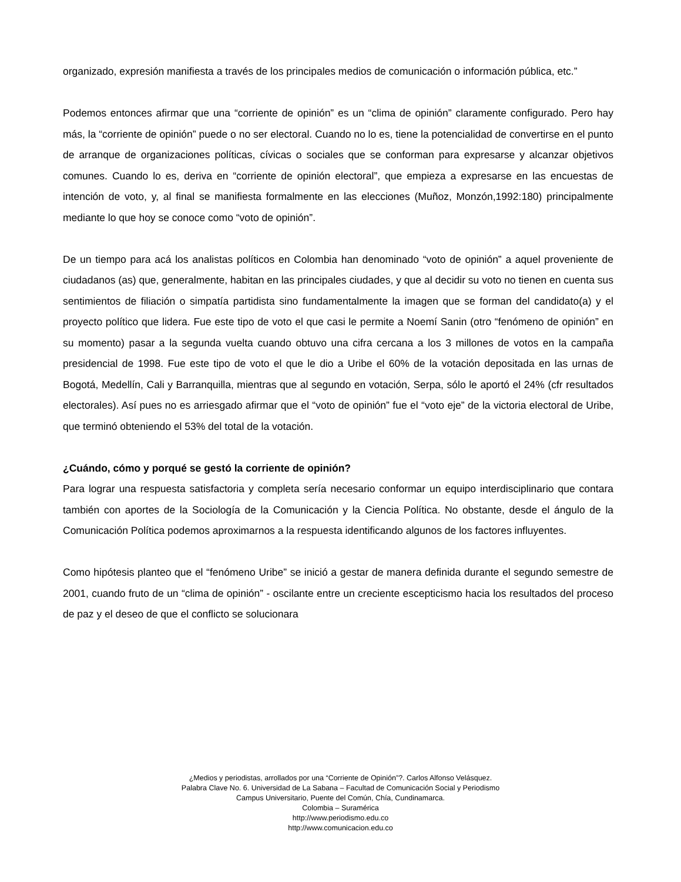organizado, expresión manifiesta a través de los principales medios de comunicación o información pública, etc.”
Podemos entonces afirmar que una “corriente de opinión” es un “clima de opinión” claramente configurado. Pero hay más, la “corriente de opinión” puede o no ser electoral. Cuando no lo es, tiene la potencialidad de convertirse en el punto de arranque de organizaciones políticas, cívicas o sociales que se conforman para expresarse y alcanzar objetivos comunes. Cuando lo es, deriva en “corriente de opinión electoral”, que empieza a expresarse en las encuestas de intención de voto, y, al final se manifiesta formalmente en las elecciones (Muñoz, Monzón,1992:180) principalmente mediante lo que hoy se conoce como “voto de opinión”.
De un tiempo para acá los analistas políticos en Colombia han denominado “voto de opinión” a aquel proveniente de ciudadanos (as) que, generalmente, habitan en las principales ciudades, y que al decidir su voto no tienen en cuenta sus sentimientos de filiación o simpatía partidista sino fundamentalmente la imagen que se forman del candidato(a) y el proyecto político que lidera. Fue este tipo de voto el que casi le permite a Noemí Sanin (otro “fenómeno de opinión” en su momento) pasar a la segunda vuelta cuando obtuvo una cifra cercana a los 3 millones de votos en la campaña presidencial de 1998. Fue este tipo de voto el que le dio a Uribe el 60% de la votación depositada en las urnas de Bogotá, Medellín, Cali y Barranquilla, mientras que al segundo en votación, Serpa, sólo le aportó el 24% (cfr resultados electorales). Así pues no es arriesgado afirmar que el “voto de opinión” fue el “voto eje” de la victoria electoral de Uribe, que terminó obteniendo el 53% del total de la votación.
¿Cuándo, cómo y porqué se gestó la corriente de opinión?
Para lograr una respuesta satisfactoria y completa sería necesario conformar un equipo interdisciplinario que contara también con aportes de la Sociología de la Comunicación y la Ciencia Política. No obstante, desde el ángulo de la Comunicación Política podemos aproximarnos a la respuesta identificando algunos de los factores influyentes.
Como hipótesis planteo que el “fenómeno Uribe” se inició a gestar de manera definida durante el segundo semestre de 2001, cuando fruto de un “clima de opinión” - oscilante entre un creciente escepticismo hacia los resultados del proceso de paz y el deseo de que el conflicto se solucionara
¿Medios y periodistas, arrollados por una “Corriente de Opinión”?. Carlos Alfonso Velásquez.
Palabra Clave No. 6. Universidad de La Sabana – Facultad de Comunicación Social y Periodismo
Campus Universitario, Puente del Común, Chía, Cundinamarca.
Colombia – Suramérica
http://www.periodismo.edu.co
http://www.comunicacion.edu.co